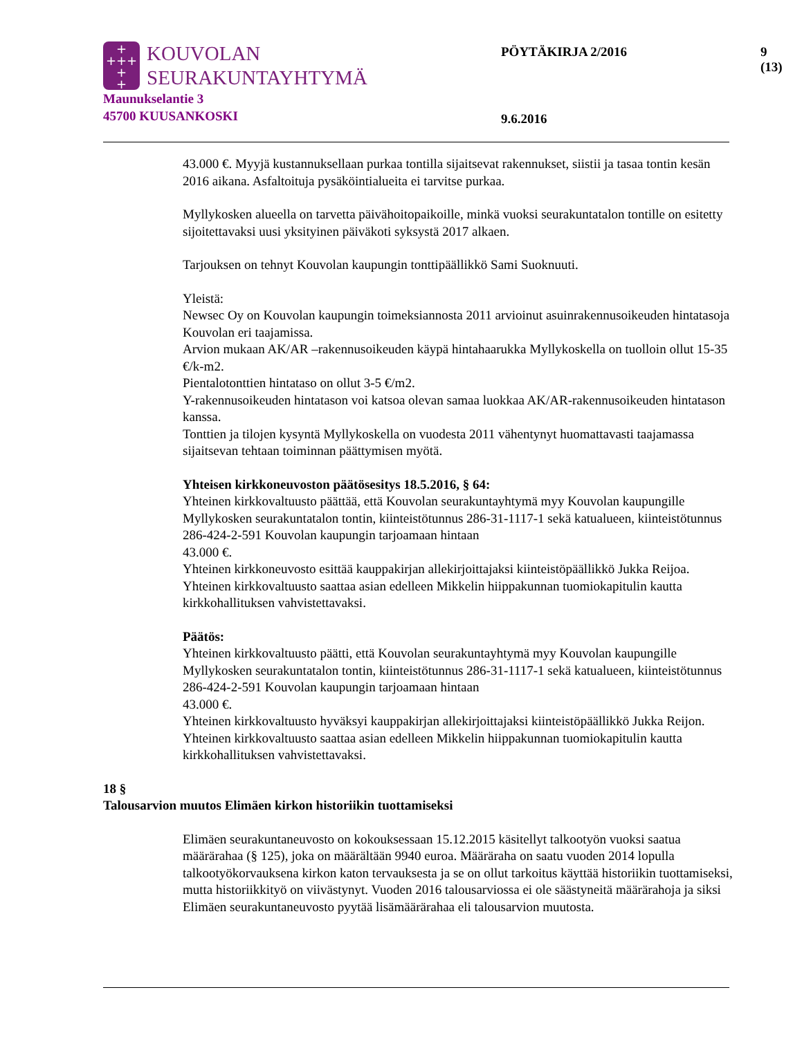+
+++
+
+
KOUVOLAN
SEURAKUNTAYHTYMÄ
Maunukselantie 3
45700 KUUSANKOSKI
PÖYTÄKIRJA 2/2016 9 (13)
9.6.2016
43.000 €. Myyjä kustannuksellaan purkaa tontilla sijaitsevat rakennukset, siistii ja tasaa tontin kesän 2016 aikana. Asfaltoituja pysäköintialueita ei tarvitse purkaa.
Myllykosken alueella on tarvetta päivähoitopaikoille, minkä vuoksi seurakuntatalon tontille on esitetty sijoitettavaksi uusi yksityinen päiväkoti syksystä 2017 alkaen.
Tarjouksen on tehnyt Kouvolan kaupungin tonttipäällikkö Sami Suoknuuti.
Yleistä:
Newsec Oy on Kouvolan kaupungin toimeksiannosta 2011 arvioinut asuinrakennusoikeuden hintatasoja Kouvolan eri taajamissa.
Arvion mukaan AK/AR –rakennusoikeuden käypä hintahaarukka Myllykoskella on tuolloin ollut 15-35 €/k-m2.
Pientalotonttien hintataso on ollut 3-5 €/m2.
Y-rakennusoikeuden hintatason voi katsoa olevan samaa luokkaa AK/AR-rakennusoikeuden hintatason kanssa.
Tonttien ja tilojen kysyntä Myllykoskella on vuodesta 2011 vähentynyt huomattavasti taajamassa sijaitsevan tehtaan toiminnan päättymisen myötä.
Yhteisen kirkkoneuvoston päätösesitys 18.5.2016, § 64:
Yhteinen kirkkovaltuusto päättää, että Kouvolan seurakuntayhtymä myy Kouvolan kaupungille Myllykosken seurakuntatalon tontin, kiinteistötunnus 286-31-1117-1 sekä katualueen, kiinteistötunnus 286-424-2-591 Kouvolan kaupungin tarjoamaan hintaan
43.000 €.
Yhteinen kirkkoneuvosto esittää kauppakirjan allekirjoittajaksi kiinteistöpäällikkö Jukka Reijoa.
Yhteinen kirkkovaltuusto saattaa asian edelleen Mikkelin hiippakunnan tuomiokapitulin kautta kirkkohallituksen vahvistettavaksi.
Päätös:
Yhteinen kirkkovaltuusto päätti, että Kouvolan seurakuntayhtymä myy Kouvolan kaupungille Myllykosken seurakuntatalon tontin, kiinteistötunnus 286-31-1117-1 sekä katualueen, kiinteistötunnus 286-424-2-591 Kouvolan kaupungin tarjoamaan hintaan
43.000 €.
Yhteinen kirkkovaltuusto hyväksyi kauppakirjan allekirjoittajaksi kiinteistöpäällikkö Jukka Reijon.
Yhteinen kirkkovaltuusto saattaa asian edelleen Mikkelin hiippakunnan tuomiokapitulin kautta kirkkohallituksen vahvistettavaksi.
18 §
Talousarvion muutos Elimäen kirkon historiikin tuottamiseksi
Elimäen seurakuntaneuvosto on kokouksessaan 15.12.2015 käsitellyt talkootyön vuoksi saatua määrärahaa (§ 125), joka on määrältään 9940 euroa. Määräraha on saatu vuoden 2014 lopulla talkootyökorvauksena kirkon katon tervauksesta ja se on ollut tarkoitus käyttää historiikin tuottamiseksi, mutta historiikkityö on viivästynyt. Vuoden 2016 talousarviossa ei ole säästyneitä määrärahoja ja siksi Elimäen seurakuntaneuvosto pyytää lisämäärärahaa eli talousarvion muutosta.